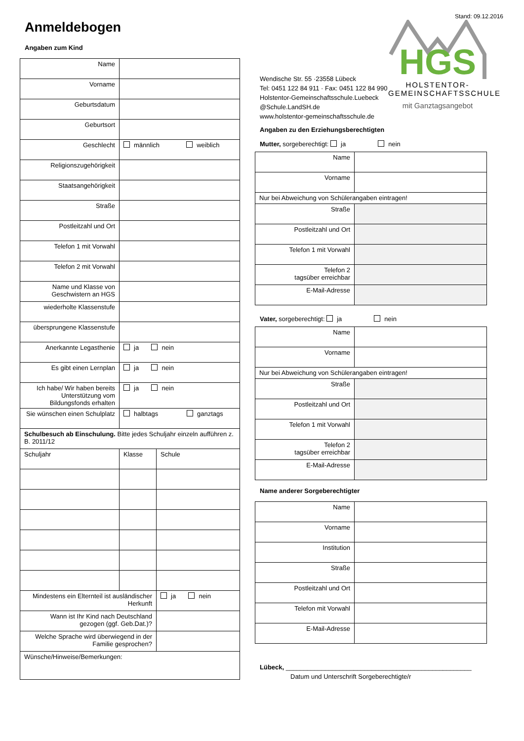Stand: 09.12.2016
Anmeldebogen
Angaben zum Kind
| Name | | |
| Vorname | | |
| Geburtsdatum | | |
| Geburtsort | | |
| Geschlecht | männlich weiblich | |
| Religionszugehörigkeit | | |
| Staatsangehörigkeit | | |
| Straße | | |
| Postleitzahl und Ort | | |
| Telefon 1 mit Vorwahl | | |
| Telefon 2 mit Vorwahl | | |
| Name und Klasse von Geschwistern an HGS | | |
| wiederholte Klassenstufe | | |
| übersprungene Klassenstufe | | |
| Anerkannte Legasthenie | ja nein | |
| Es gibt einen Lernplan | ja nein | |
| Ich habe/ Wir haben bereits Unterstützung vom Bildungsfonds erhalten | ja nein | |
| Sie wünschen einen Schulplatz | halbtags ganztags | |
| Schulbesuch ab Einschulung. Bitte jedes Schuljahr einzeln aufführen z. B. 2011/12 | | |
| Schuljahr | Klasse | Schule |
| Mindestens ein Elternteil ist ausländischer Herkunft | | ja nein |
| Wann ist Ihr Kind nach Deutschland gezogen (ggf. Geb.Dat.)? | | |
| Welche Sprache wird überwiegend in der Familie gesprochen? | | |
| Wünsche/Hinweise/Bemerkungen: | | |
Wendische Str. 55 ·23558 Lübeck
Tel: 0451 122 84 911 · Fax: 0451 122 84 990
Holstentor-Gemeinschaftsschule.Luebeck @Schule.LandSH.de
www.holstentor-gemeinschaftsschule.de
HGS
HOLSTENTOR-
GEMEINSCHAFTSSCHULE
mit Ganztagsangebot
Angaben zu den Erziehungsberechtigten
Mutter, sorgeberechtigt: ja nein
| Name | |
| Vorname | |
| Nur bei Abweichung von Schülerangaben eintragen! | |
| Straße | |
| Postleitzahl und Ort | |
| Telefon 1 mit Vorwahl | |
| Telefon 2 tagsüber erreichbar | |
| E-Mail-Adresse | |
Vater, sorgeberechtigt: ja nein
| Name | |
| Vorname | |
| Nur bei Abweichung von Schülerangaben eintragen! | |
| Straße | |
| Postleitzahl und Ort | |
| Telefon 1 mit Vorwahl | |
| Telefon 2 tagsüber erreichbar | |
| E-Mail-Adresse | |
Name anderer Sorgeberechtigter
| Name | |
| Vorname | |
| Institution | |
| Straße | |
| Postleitzahl und Ort | |
| Telefon mit Vorwahl | |
| E-Mail-Adresse | |
Lübeck, ____________________________________________________
Datum und Unterschrift Sorgeberechtigte/r